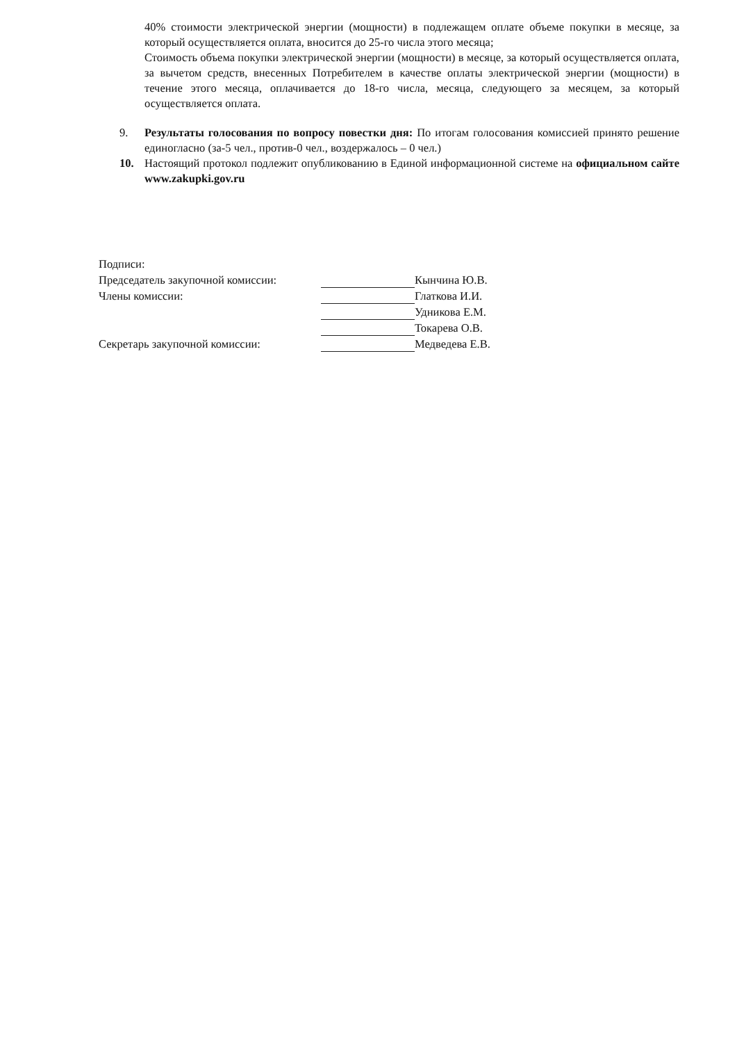40% стоимости электрической энергии (мощности) в подлежащем оплате объеме покупки в месяце, за который осуществляется оплата, вносится до 25-го числа этого месяца;
Стоимость объема покупки электрической энергии (мощности) в месяце, за который осуществляется оплата, за вычетом средств, внесенных Потребителем в качестве оплаты электрической энергии (мощности) в течение этого месяца, оплачивается до 18-го числа, месяца, следующего за месяцем, за который осуществляется оплата.
9. Результаты голосования по вопросу повестки дня: По итогам голосования комиссией принято решение единогласно (за-5 чел., против-0 чел., воздержалось – 0 чел.)
10. Настоящий протокол подлежит опубликованию в Единой информационной системе на официальном сайте www.zakupki.gov.ru
| Подписи: | | |
| Председатель закупочной комиссии: | | Кынчина Ю.В. |
| Члены комиссии: | | Глаткова И.И. |
| | | Удникова Е.М. |
| | | Токарева О.В. |
| Секретарь закупочной комиссии: | | Медведева Е.В. |